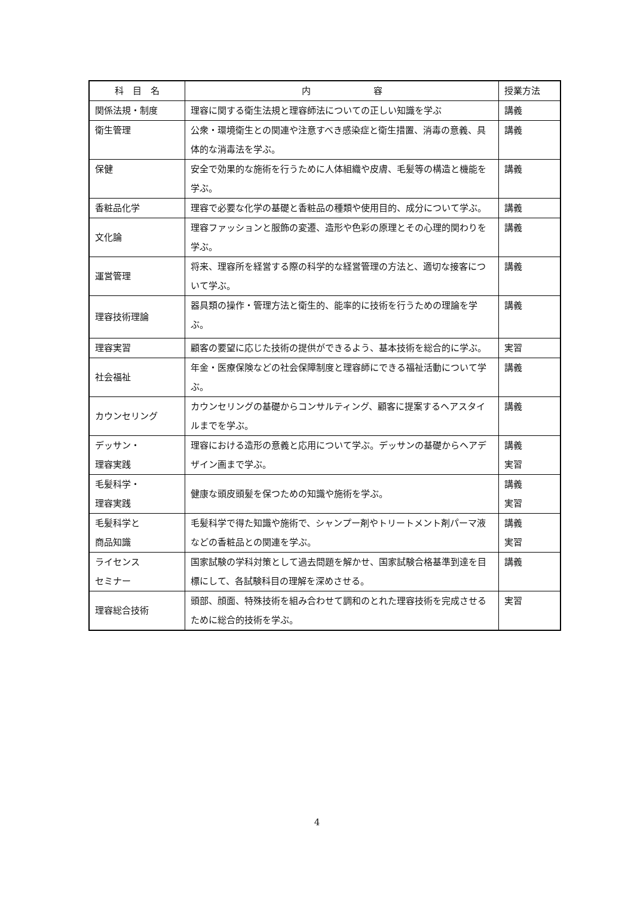| 科 目 名 | 内 容 | 授業方法 |
| --- | --- | --- |
| 関係法規・制度 | 理容に関する衛生法規と理容師法についての正しい知識を学ぶ | 講義 |
| 衛生管理 | 公衆・環境衛生との関連や注意すべき感染症と衛生措置、消毒の意義、具体的な消毒法を学ぶ。 | 講義 |
| 保健 | 安全で効果的な施術を行うために人体組織や皮膚、毛髪等の構造と機能を学ぶ。 | 講義 |
| 香粧品化学 | 理容で必要な化学の基礎と香粧品の種類や使用目的、成分について学ぶ。 | 講義 |
| 文化論 | 理容ファッションと服飾の変遷、造形や色彩の原理とその心理的関わりを学ぶ。 | 講義 |
| 運営管理 | 将来、理容所を経営する際の科学的な経営管理の方法と、適切な接客について学ぶ。 | 講義 |
| 理容技術理論 | 器具類の操作・管理方法と衛生的、能率的に技術を行うための理論を学ぶ。 | 講義 |
| 理容実習 | 顧客の要望に応じた技術の提供ができるよう、基本技術を総合的に学ぶ。 | 実習 |
| 社会福祉 | 年金・医療保険などの社会保障制度と理容師にできる福祉活動について学ぶ。 | 講義 |
| カウンセリング | カウンセリングの基礎からコンサルティング、顧客に提案するヘアスタイルまでを学ぶ。 | 講義 |
| デッサン・ 理容実践 | 理容における造形の意義と応用について学ぶ。デッサンの基礎からヘアデザイン画まで学ぶ。 | 講義 実習 |
| 毛髪科学・ 理容実践 | 健康な頭皮頭髪を保つための知識や施術を学ぶ。 | 講義 実習 |
| 毛髪科学と 商品知識 | 毛髪科学で得た知識や施術で、シャンプー剤やトリートメント剤パーマ液などの香粧品との関連を学ぶ。 | 講義 実習 |
| ライセンス セミナー | 国家試験の学科対策として過去問題を解かせ、国家試験合格基準到達を目標にして、各試験科目の理解を深めさせる。 | 講義 |
| 理容総合技術 | 頭部、顔面、特殊技術を組み合わせて調和のとれた理容技術を完成させるために総合的技術を学ぶ。 | 実習 |
4